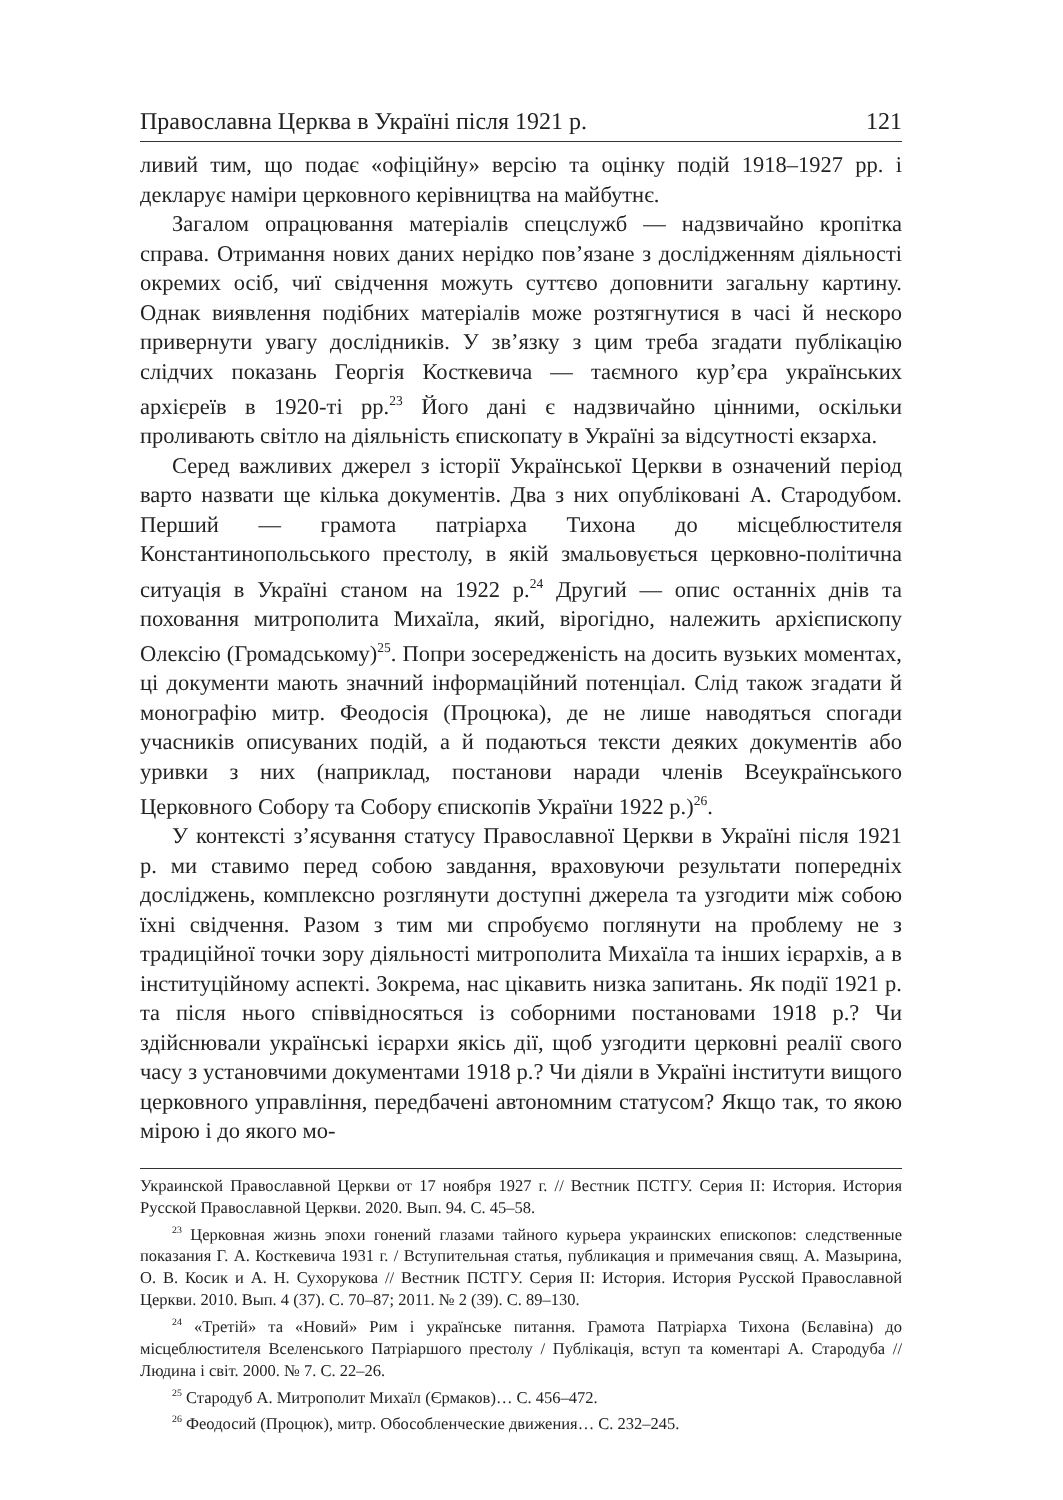Православна Церква в Україні після 1921 р. 121
ливий тим, що подає «офіційну» версію та оцінку подій 1918–1927 рр. і декларує наміри церковного керівництва на майбутнє.
Загалом опрацювання матеріалів спецслужб — надзвичайно кропітка справа. Отримання нових даних нерідко пов’язане з дослідженням діяльності окремих осіб, чиї свідчення можуть суттєво доповнити загальну картину. Однак виявлення подібних матеріалів може розтягнутися в часі й нескоро привернути увагу дослідників. У зв’язку з цим треба згадати публікацію слідчих показань Георгія Косткевича — таємного кур’єра українських архієреїв в 1920-ті рр.<sup>23</sup> Його дані є надзвичайно цінними, оскільки проливають світло на діяльність єпископату в Україні за відсутності екзарха.
Серед важливих джерел з історії Української Церкви в означений період варто назвати ще кілька документів. Два з них опубліковані А. Стародубом. Перший — грамота патріарха Тихона до місцеблюстителя Константинопольського престолу, в якій змальовується церковно-політична ситуація в Україні станом на 1922 р.<sup>24</sup> Другий — опис останніх днів та поховання митрополита Михаїла, який, вірогідно, належить архієпископу Олексію (Громадському)<sup>25</sup>. Попри зосередженість на досить вузьких моментах, ці документи мають значний інформаційний потенціал. Слід також згадати й монографію митр. Феодосія (Процюка), де не лише наводяться спогади учасників описуваних подій, а й подаються тексти деяких документів або уривки з них (наприклад, постанови наради членів Всеукраїнського Церковного Собору та Собору єпископів України 1922 р.)<sup>26</sup>.
У контексті з’ясування статусу Православної Церкви в Україні після 1921 р. ми ставимо перед собою завдання, враховуючи результати попередніх досліджень, комплексно розглянути доступні джерела та узгодити між собою їхні свідчення. Разом з тим ми спробуємо поглянути на проблему не з традиційної точки зору діяльності митрополита Михаїла та інших ієрархів, а в інституційному аспекті. Зокрема, нас цікавить низка запитань. Як події 1921 р. та після нього співвідносяться із соборними постановами 1918 р.? Чи здійснювали українські ієрархи якісь дії, щоб узгодити церковні реалії свого часу з установчими документами 1918 р.? Чи діяли в Україні інститути вищого церковного управління, передбачені автономним статусом? Якщо так, то якою мірою і до якого мо-
Украинской Православной Церкви от 17 ноября 1927 г. // Вестник ПСТГУ. Серия II: История. История Русской Православной Церкви. 2020. Вып. 94. С. 45–58.
<sup>23</sup> Церковная жизнь эпохи гонений глазами тайного курьера украинских епископов: следственные показания Г. А. Косткевича 1931 г. / Вступительная статья, публикация и примечания свящ. А. Мазырина, О. В. Косик и А. Н. Сухорукова // Вестник ПСТГУ. Серия II: История. История Русской Православной Церкви. 2010. Вып. 4 (37). С. 70–87; 2011. № 2 (39). С. 89–130.
<sup>24</sup> «Третій» та «Новий» Рим і українське питання. Грамота Патріарха Тихона (Бєлавіна) до місцеблюстителя Вселенського Патріаршого престолу / Публікація, вступ та коментарі А. Стародуба // Людина і світ. 2000. № 7. С. 22–26.
<sup>25</sup> Стародуб А. Митрополит Михаїл (Єрмаков)… С. 456–472.
<sup>26</sup> Феодосий (Процюк), митр. Обособленческие движения… С. 232–245.